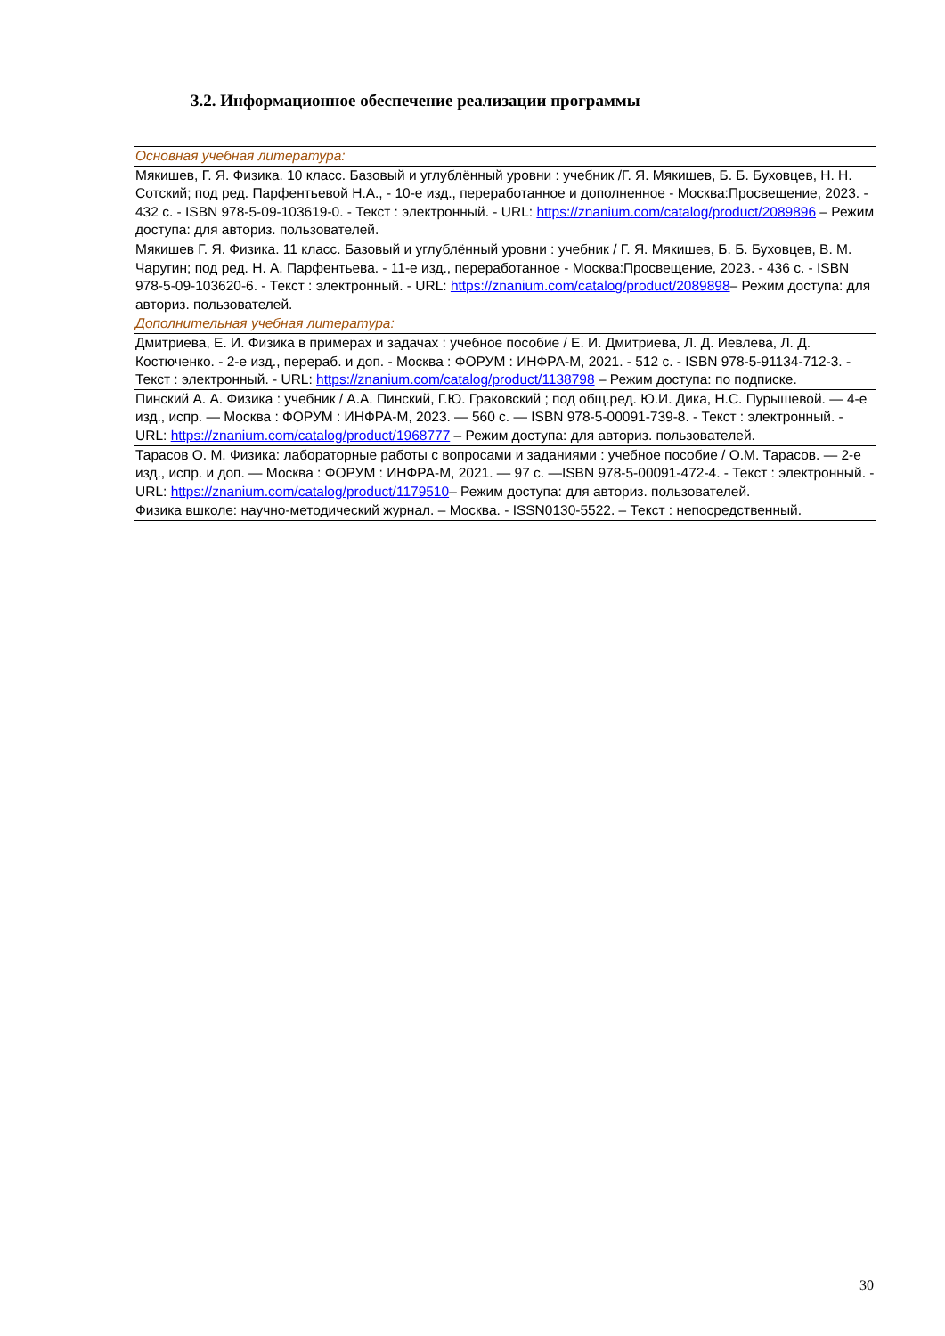3.2. Информационное обеспечение реализации программы
| Основная учебная литература: |
| Мякишев, Г. Я. Физика. 10 класс. Базовый и углублённый уровни : учебник /Г. Я. Мякишев, Б. Б. Буховцев, Н. Н. Сотский; под ред. Парфентьевой Н.А., - 10-е изд., переработанное и дополненное - Москва:Просвещение, 2023. - 432 с. - ISBN 978-5-09-103619-0. - Текст : электронный. - URL: https://znanium.com/catalog/product/2089896 – Режим доступа: для авториз. пользователей. |
| Мякишев Г. Я. Физика. 11 класс. Базовый и углублённый уровни : учебник / Г. Я. Мякишев, Б. Б. Буховцев, В. М. Чаругин; под ред. Н. А. Парфентьева. - 11-е изд., переработанное - Москва:Просвещение, 2023. - 436 с. - ISBN 978-5-09-103620-6. - Текст : электронный. - URL: https://znanium.com/catalog/product/2089898 – Режим доступа: для авториз. пользователей. |
| Дополнительная учебная литература: |
| Дмитриева, Е. И. Физика в примерах и задачах : учебное пособие / Е. И. Дмитриева, Л. Д. Иевлева, Л. Д. Костюченко. - 2-е изд., перераб. и доп. - Москва : ФОРУМ : ИНФРА-М, 2021. - 512 с. - ISBN 978-5-91134-712-3. - Текст : электронный. - URL: https://znanium.com/catalog/product/1138798 – Режим доступа: по подписке. |
| Пинский А. А. Физика : учебник / А.А. Пинский, Г.Ю. Граковский ; под общ.ред. Ю.И. Дика, Н.С. Пурышевой. — 4-е изд., испр. — Москва : ФОРУМ : ИНФРА-М, 2023. — 560 с. — ISBN 978-5-00091-739-8. - Текст : электронный. - URL: https://znanium.com/catalog/product/1968777 – Режим доступа: для авториз. пользователей. |
| Тарасов О. М. Физика: лабораторные работы с вопросами и заданиями : учебное пособие / О.М. Тарасов. — 2-е изд., испр. и доп. — Москва : ФОРУМ : ИНФРА-М, 2021. — 97 с. —ISBN 978-5-00091-472-4. - Текст : электронный. - URL: https://znanium.com/catalog/product/1179510 – Режим доступа: для авториз. пользователей. |
| Физика вшколе: научно-методический журнал. – Москва. - ISSN0130-5522. – Текст : непосредственный. |
30